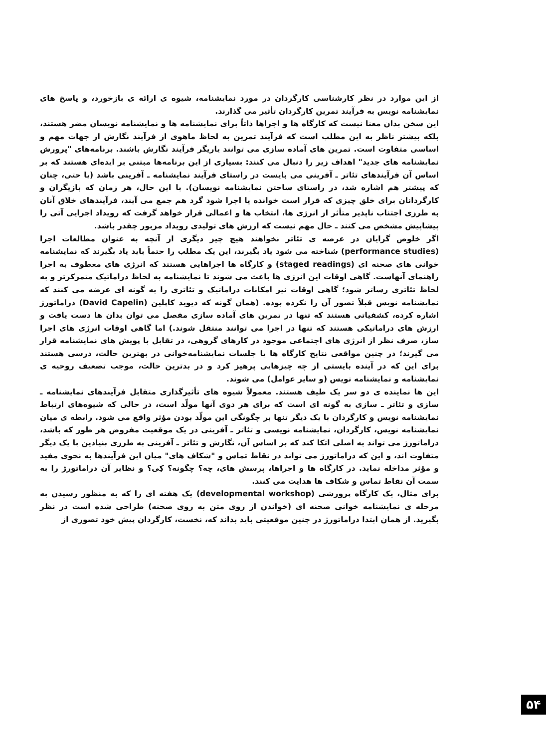از این موارد در نظر کارشناسی کارگردان در مورد نمایشنامه، شیوه ی ارائه ی بازخورد، و پاسخ های نمایشنامه نویس به فرآیند تمرین کارگردان تأثیر می گذارند.
این سخن بدان معنا نیست که کارگاه ها و اجراها ذاتاً برای نمایشنامه ها و نمایشنامه نویسان مضر هستند، بلکه بیشتر ناظر به این مطلب است که فرآیند تمرین به لحاظ ماهوی از فرآیند نگارش از جهات مهم و اساسی متفاوت است. تمرین های آماده سازی می توانند یاریگر فرآیند نگارش باشند. برنامه‌های "پرورش نمایشنامه های جدید" اهداف زیر را دنبال می کنند: بسیاری از این برنامه‌ها مبتنی بر ایده‌ای هستند که بر اساس آن فرآیندهای تئاتر ـ آفرینی می بایست در راستای فرآیند نمایشنامه ـ آفرینی باشد (یا حتی، چنان که پیشتر هم اشاره شد، در راستای ساختن نمایشنامه نویسان). با این حال، هر زمان که بازیگران و کارگردانان برای خلق چیزی که قرار است خوانده یا اجرا شود گرد هم جمع می آیند، فرآیندهای خلاق آنان به طرزی اجتناب ناپذیر متأثر از انرژی ها، انتخاب ها و اعمالی قرار خواهد گرفت که رویداد اجرایی آتی را پیشاپیش مشخص می کنند ـ حال مهم نیست که ارزش های تولیدی رویداد مزبور چقدر باشد.
اگر خلوص گرایان در عرصه ی تئاتر نخواهند هیچ چیز دیگری از آنچه به عنوان مطالعات اجرا (performance studies) شناخته می شود یاد بگیرند، این یک مطلب را حتماً باید یاد بگیرند که نمایشنامه خوانی های صحنه ای (staged readings) و کارگاه ها اجراهایی هستند که انرژی های معطوف به اجرا راهنمای آنهاست. گاهی اوقات این انرژی ها باعث می شوند تا نمایشنامه به لحاظ دراماتیک متمرکزتر و به لحاظ تئاتری رساتر شود؛ گاهی اوقات نیز امکانات دراماتیک و تئاتری را به گونه ای عرضه می کنند که نمایشنامه نویس قبلاً تصور آن را نکرده بوده. (همان گونه که دیوید کاپلین (David Capelin) دراماتورژ اشاره کرده، کشفیاتی هستند که تنها در تمرین های آماده سازی مفصل می توان بدان ها دست یافت و ارزش های دراماتیکی هستند که تنها در اجرا می توانند منتقل شوند.) اما گاهی اوقات انرژی های اجرا ساز، صرف نظر از انرژی های اجتماعی موجود در کارهای گروهی، در تقابل با پویش های نمایشنامه قرار می گیرند؛ در چنین مواقعی نتایج کارگاه ها یا جلسات نمایشنامه‌خوانی در بهترین حالت، درسی هستند برای این که در آینده بایستی از چه چیزهایی پرهیز کرد و در بدترین حالت، موجب تضعیف روحیه ی نمایشنامه و نمایشنامه نویس (و سایر عوامل) می شوند.
این ها نماینده ی دو سر یک طیف هستند. معمولاً شیوه های تأثیرگذاری متقابل فرآیندهای نمایشنامه ـ سازی و تئاتر ـ سازی به گونه ای است که برای هر دوی آنها مولّد است، در حالی که شیوه‌های ارتباط نمایشنامه نویس و کارگردان با یک دیگر تنها بر چگونگی این مولّد بودن مؤثر واقع می شود. رابطه ی میان نمایشنامه نویس، کارگردان، نمایشنامه نویسی و تئاتر ـ آفرینی در یک موقعیت مفروض هر طور که باشد، دراماتورژ می تواند به اصلی اتکا کند که بر اساس آن، نگارش و تئاتر ـ آفرینی به طرزی بنیادین با یک دیگر متفاوت اند، و این که دراماتورژ می تواند در نقاط تماس و "شکاف های" میان این فرآیندها به نحوی مفید و مؤثر مداخله نماید. در کارگاه ها و اجراها، پرسش های، چه؟ چگونه؟ کِی؟ و نظایر آن دراماتورژ را به سمت آن نقاط تماس و شکاف ها هدایت می کنند.
برای مثال، یک کارگاه پرورشی (developmental workshop) یک هفته ای را که به منظور رسیدن به مرحله ی نمایشنامه خوانی صحنه ای (خواندن از روی متن به روی صحنه) طراحی شده است در نظر بگیرید. از همان ابتدا دراماتورژ در چنین موقعیتی باید بداند که، نخست، کارگردان پیش خود تصوری از
۵۴